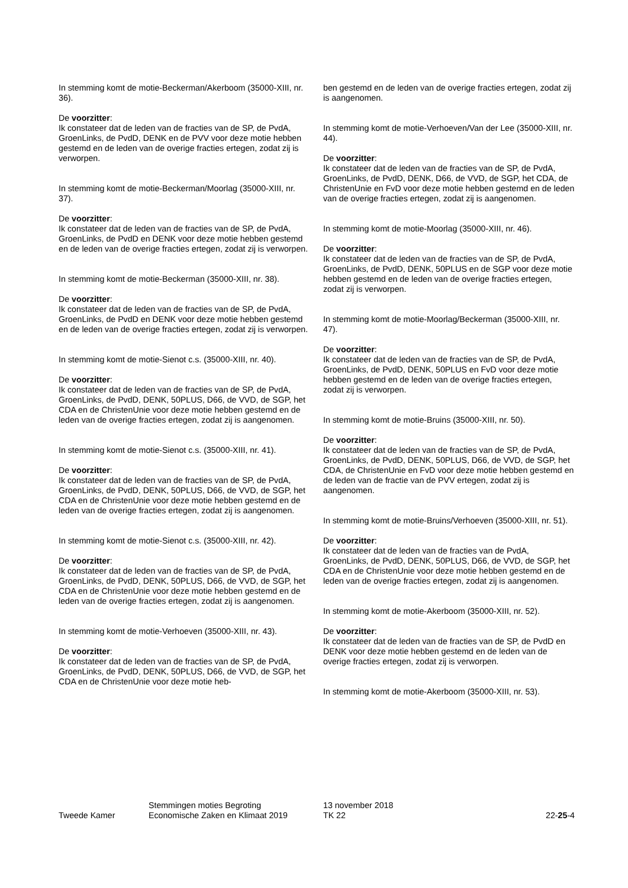In stemming komt de motie-Beckerman/Akerboom (35000-XIII, nr. 36).
De voorzitter:
Ik constateer dat de leden van de fracties van de SP, de PvdA, GroenLinks, de PvdD, DENK en de PVV voor deze motie hebben gestemd en de leden van de overige fracties ertegen, zodat zij is verworpen.
In stemming komt de motie-Beckerman/Moorlag (35000-XIII, nr. 37).
De voorzitter:
Ik constateer dat de leden van de fracties van de SP, de PvdA, GroenLinks, de PvdD en DENK voor deze motie hebben gestemd en de leden van de overige fracties ertegen, zodat zij is verworpen.
In stemming komt de motie-Beckerman (35000-XIII, nr. 38).
De voorzitter:
Ik constateer dat de leden van de fracties van de SP, de PvdA, GroenLinks, de PvdD en DENK voor deze motie hebben gestemd en de leden van de overige fracties ertegen, zodat zij is verworpen.
In stemming komt de motie-Sienot c.s. (35000-XIII, nr. 40).
De voorzitter:
Ik constateer dat de leden van de fracties van de SP, de PvdA, GroenLinks, de PvdD, DENK, 50PLUS, D66, de VVD, de SGP, het CDA en de ChristenUnie voor deze motie hebben gestemd en de leden van de overige fracties ertegen, zodat zij is aangenomen.
In stemming komt de motie-Sienot c.s. (35000-XIII, nr. 41).
De voorzitter:
Ik constateer dat de leden van de fracties van de SP, de PvdA, GroenLinks, de PvdD, DENK, 50PLUS, D66, de VVD, de SGP, het CDA en de ChristenUnie voor deze motie hebben gestemd en de leden van de overige fracties ertegen, zodat zij is aangenomen.
In stemming komt de motie-Sienot c.s. (35000-XIII, nr. 42).
De voorzitter:
Ik constateer dat de leden van de fracties van de SP, de PvdA, GroenLinks, de PvdD, DENK, 50PLUS, D66, de VVD, de SGP, het CDA en de ChristenUnie voor deze motie hebben gestemd en de leden van de overige fracties ertegen, zodat zij is aangenomen.
In stemming komt de motie-Verhoeven (35000-XIII, nr. 43).
De voorzitter:
Ik constateer dat de leden van de fracties van de SP, de PvdA, GroenLinks, de PvdD, DENK, 50PLUS, D66, de VVD, de SGP, het CDA en de ChristenUnie voor deze motie heb-
ben gestemd en de leden van de overige fracties ertegen, zodat zij is aangenomen.
In stemming komt de motie-Verhoeven/Van der Lee (35000-XIII, nr. 44).
De voorzitter:
Ik constateer dat de leden van de fracties van de SP, de PvdA, GroenLinks, de PvdD, DENK, D66, de VVD, de SGP, het CDA, de ChristenUnie en FvD voor deze motie hebben gestemd en de leden van de overige fracties ertegen, zodat zij is aangenomen.
In stemming komt de motie-Moorlag (35000-XIII, nr. 46).
De voorzitter:
Ik constateer dat de leden van de fracties van de SP, de PvdA, GroenLinks, de PvdD, DENK, 50PLUS en de SGP voor deze motie hebben gestemd en de leden van de overige fracties ertegen, zodat zij is verworpen.
In stemming komt de motie-Moorlag/Beckerman (35000-XIII, nr. 47).
De voorzitter:
Ik constateer dat de leden van de fracties van de SP, de PvdA, GroenLinks, de PvdD, DENK, 50PLUS en FvD voor deze motie hebben gestemd en de leden van de overige fracties ertegen, zodat zij is verworpen.
In stemming komt de motie-Bruins (35000-XIII, nr. 50).
De voorzitter:
Ik constateer dat de leden van de fracties van de SP, de PvdA, GroenLinks, de PvdD, DENK, 50PLUS, D66, de VVD, de SGP, het CDA, de ChristenUnie en FvD voor deze motie hebben gestemd en de leden van de fractie van de PVV ertegen, zodat zij is aangenomen.
In stemming komt de motie-Bruins/Verhoeven (35000-XIII, nr. 51).
De voorzitter:
Ik constateer dat de leden van de fracties van de PvdA, GroenLinks, de PvdD, DENK, 50PLUS, D66, de VVD, de SGP, het CDA en de ChristenUnie voor deze motie hebben gestemd en de leden van de overige fracties ertegen, zodat zij is aangenomen.
In stemming komt de motie-Akerboom (35000-XIII, nr. 52).
De voorzitter:
Ik constateer dat de leden van de fracties van de SP, de PvdD en DENK voor deze motie hebben gestemd en de leden van de overige fracties ertegen, zodat zij is verworpen.
In stemming komt de motie-Akerboom (35000-XIII, nr. 53).
Tweede Kamer
Stemmingen moties Begroting
Economische Zaken en Klimaat 2019
13 november 2018
TK 22
22-25-4